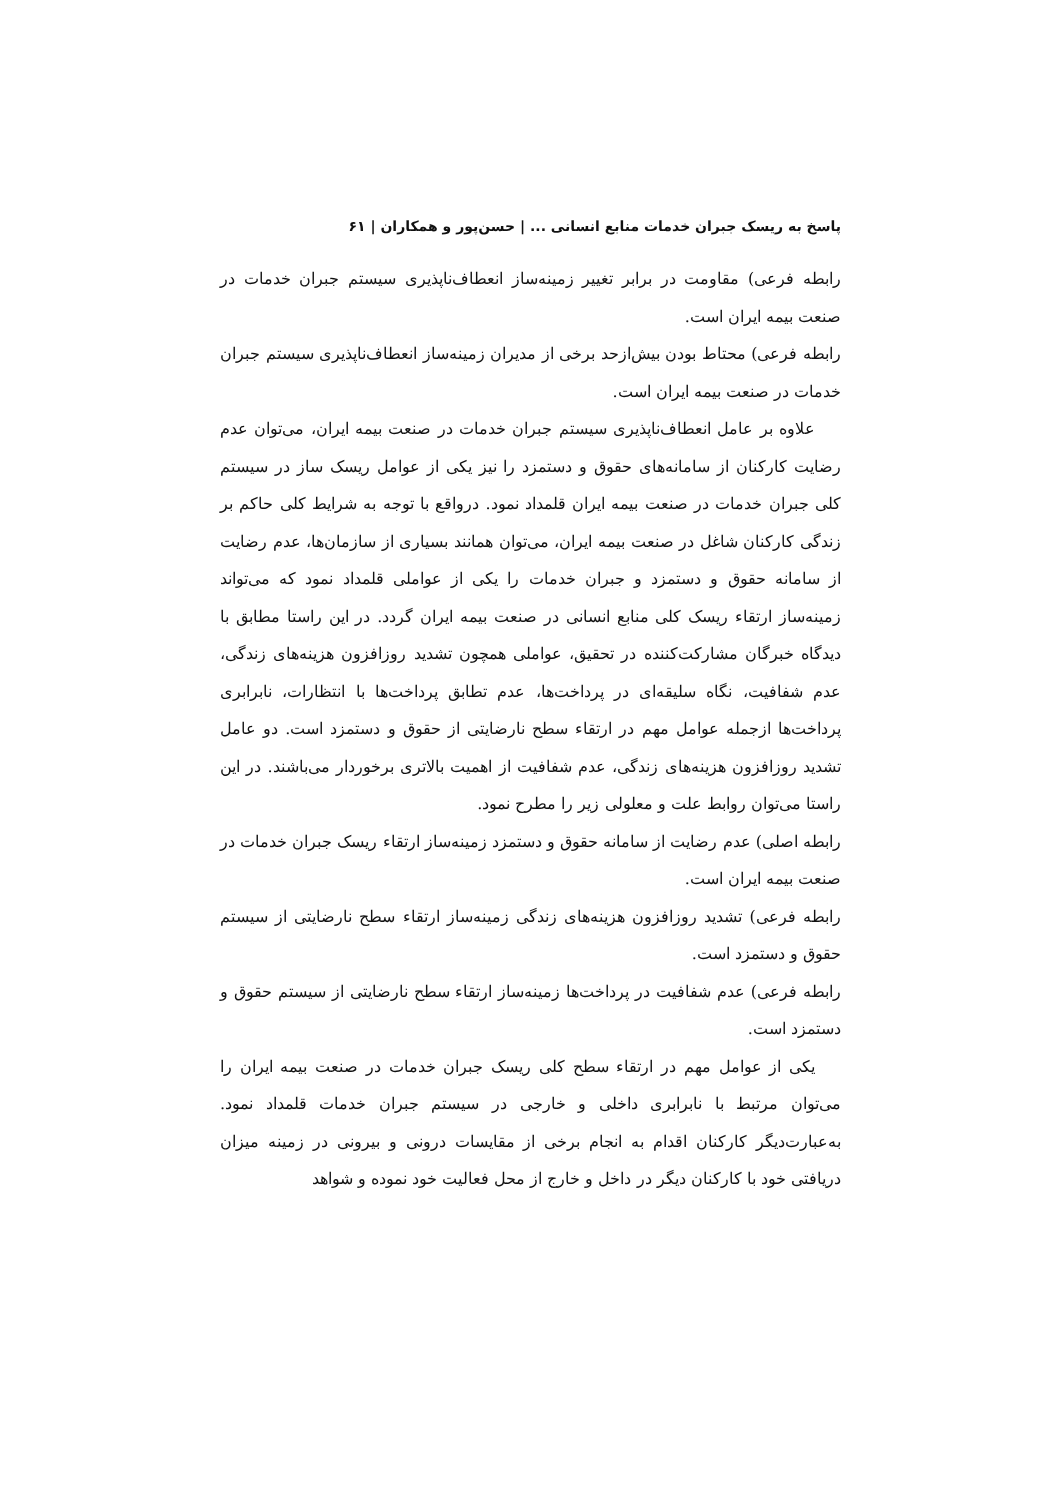پاسخ به ریسک جبران خدمات منابع انسانی ... | حسن‌پور و همکاران | ۶۱
رابطه فرعی) مقاومت در برابر تغییر زمینه‌ساز انعطاف‌ناپذیری سیستم جبران خدمات در صنعت بیمه ایران است.
رابطه فرعی) محتاط بودن بیش‌ازحد برخی از مدیران زمینه‌ساز انعطاف‌ناپذیری سیستم جبران خدمات در صنعت بیمه ایران است.
علاوه بر عامل انعطاف‌ناپذیری سیستم جبران خدمات در صنعت بیمه ایران، می‌توان عدم رضایت کارکنان از سامانه‌های حقوق و دستمزد را نیز یکی از عوامل ریسک ساز در سیستم کلی جبران خدمات در صنعت بیمه ایران قلمداد نمود. درواقع با توجه به شرایط کلی حاکم بر زندگی کارکنان شاغل در صنعت بیمه ایران، می‌توان همانند بسیاری از سازمان‌ها، عدم رضایت از سامانه حقوق و دستمزد و جبران خدمات را یکی از عواملی قلمداد نمود که می‌تواند زمینه‌ساز ارتقاء ریسک کلی منابع انسانی در صنعت بیمه ایران گردد. در این راستا مطابق با دیدگاه خبرگان مشارکت‌کننده در تحقیق، عواملی همچون تشدید روزافزون هزینه‌های زندگی، عدم شفافیت، نگاه سلیقه‌ای در پرداخت‌ها، عدم تطابق پرداخت‌ها با انتظارات، نابرابری پرداخت‌ها ازجمله عوامل مهم در ارتقاء سطح نارضایتی از حقوق و دستمزد است. دو عامل تشدید روزافزون هزینه‌های زندگی، عدم شفافیت از اهمیت بالاتری برخوردار می‌باشند. در این راستا می‌توان روابط علت و معلولی زیر را مطرح نمود.
رابطه اصلی) عدم رضایت از سامانه حقوق و دستمزد زمینه‌ساز ارتقاء ریسک جبران خدمات در صنعت بیمه ایران است.
رابطه فرعی) تشدید روزافزون هزینه‌های زندگی زمینه‌ساز ارتقاء سطح نارضایتی از سیستم حقوق و دستمزد است.
رابطه فرعی) عدم شفافیت در پرداخت‌ها زمینه‌ساز ارتقاء سطح نارضایتی از سیستم حقوق و دستمزد است.
یکی از عوامل مهم در ارتقاء سطح کلی ریسک جبران خدمات در صنعت بیمه ایران را می‌توان مرتبط با نابرابری داخلی و خارجی در سیستم جبران خدمات قلمداد نمود. به‌عبارت‌دیگر کارکنان اقدام به انجام برخی از مقایسات درونی و بیرونی در زمینه میزان دریافتی خود با کارکنان دیگر در داخل و خارج از محل فعالیت خود نموده و شواهد